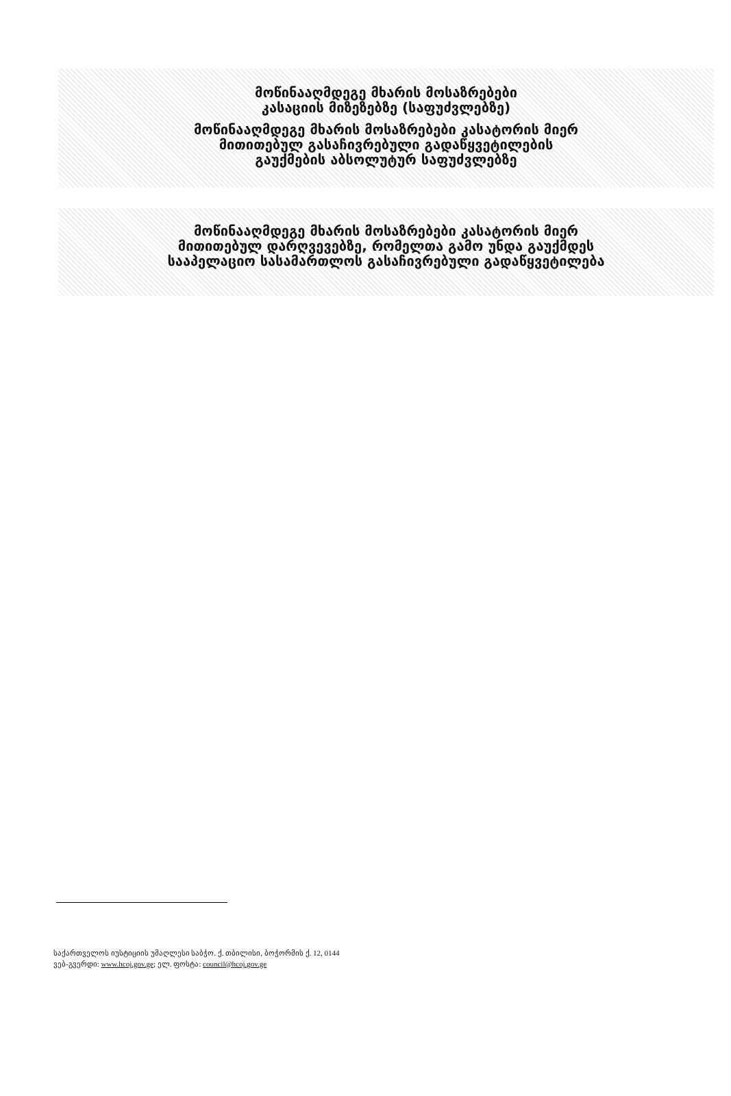მოწინააღმდეგე მხარის მოსაზრებები
კასაციის მიზეზებზე (საფუძვლებზე)
მოწინააღმდეგე მხარის მოსაზრებები კასატორის მიერ
მითითებულ გასაჩივრებული გადაწყვეტილების
გაუქმების აბსოლუტურ საფუძვლებზე
მოწინააღმდეგე მხარის მოსაზრებები კასატორის მიერ
მითითებულ დარღვევებზე, რომელთა გამო უნდა გაუქმდეს
სააპელაციო სასამართლოს გასაჩივრებული გადაწყვეტილება
საქართველოს იუსტიციის უმაღლესი საბჭო. ქ. თბილისი, ბოჭორმის ქ. 12, 0144
ვებ-გვერდი: www.hcoj.gov.ge; ელ. ფოსტა: council@hcoj.gov.ge